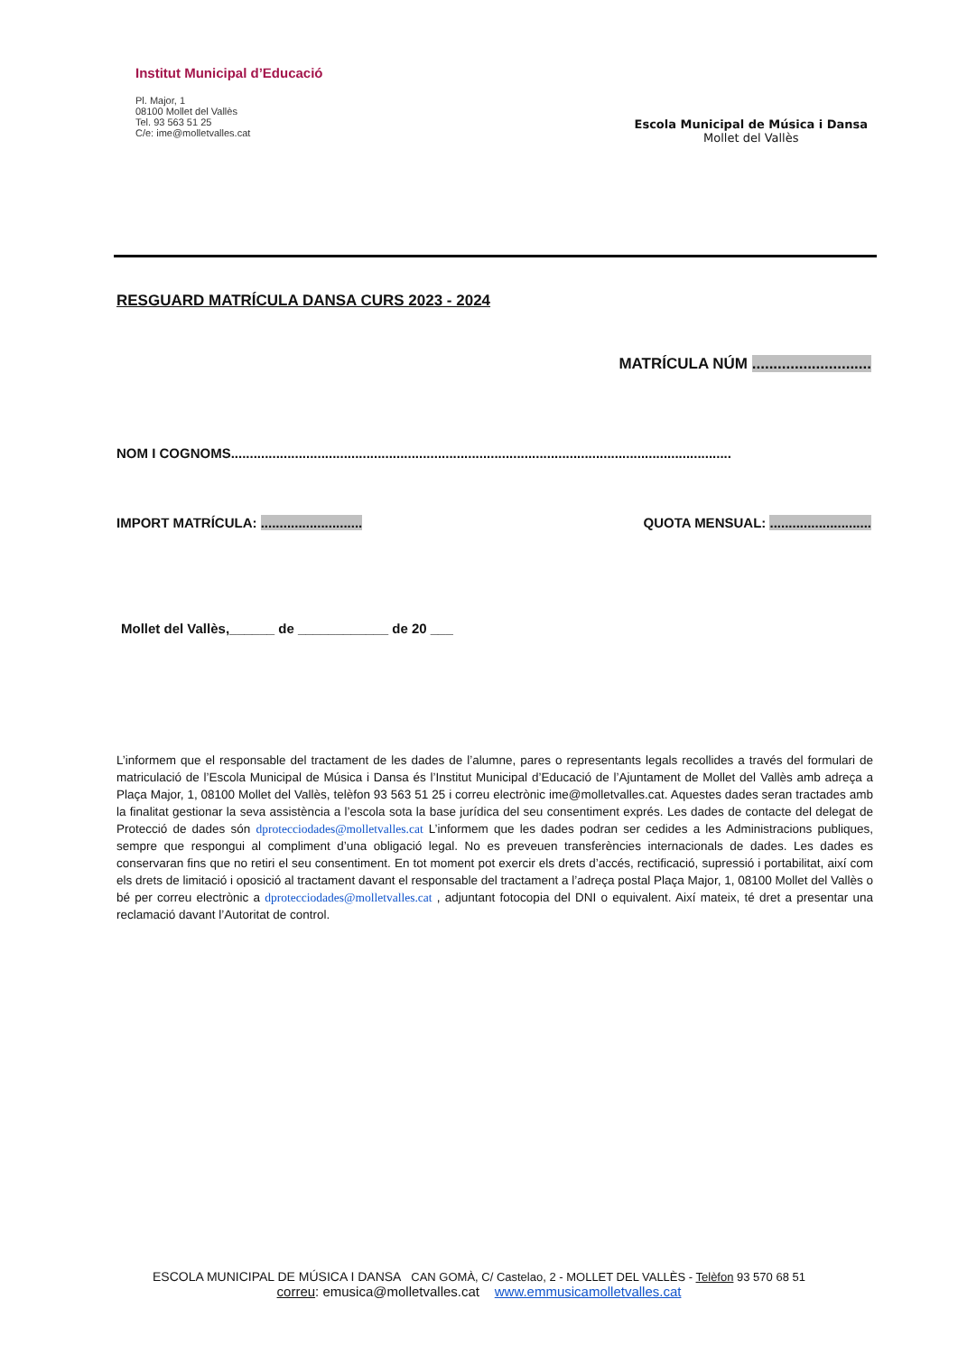Institut Municipal d’Educació
Pl. Major, 1
08100 Mollet del Vallès
Tel. 93 563 51 25
C/e: ime@molletvalles.cat
Escola Municipal de Música i Dansa
Mollet del Vallès
RESGUARD MATRÍCULA DANSA CURS 2023 - 2024
MATRÍCULA NÚM ............................
NOM I COGNOMS.....................................................................................................................................
IMPORT MATRÍCULA: ........................... QUOTA MENSUAL: ...........................
Mollet del Vallès,______ de ____________ de 20 ___
L’informem que el responsable del tractament de les dades de l’alumne, pares o representants legals recollides a través del formulari de matriculació de l’Escola Municipal de Música i Dansa és l’Institut Municipal d’Educació de l’Ajuntament de Mollet del Vallès amb adreça a Plaça Major, 1, 08100 Mollet del Vallès, telèfon 93 563 51 25 i correu electrònic ime@molletvalles.cat. Aquestes dades seran tractades amb la finalitat gestionar la seva assistència a l’escola sota la base jurídica del seu consentiment exprés. Les dades de contacte del delegat de Protecció de dades són dprotecciodades@molletvalles.cat L’informem que les dades podran ser cedides a les Administracions publiques, sempre que respongui al compliment d’una obligació legal. No es preveuen transferències internacionals de dades. Les dades es conservaran fins que no retiri el seu consentiment. En tot moment pot exercir els drets d’accés, rectificació, supressió i portabilitat, així com els drets de limitació i oposició al tractament davant el responsable del tractament a l’adreça postal Plaça Major, 1, 08100 Mollet del Vallès o bé per correu electrònic a dprotecciodades@molletvalles.cat , adjuntant fotocopia del DNI o equivalent. Així mateix, té dret a presentar una reclamació davant l’Autoritat de control.
ESCOLA MUNICIPAL DE MÚSICA I DANSA CAN GOMÀ, C/ Castelao, 2 - MOLLET DEL VALLÈS - Telèfon 93 570 68 51
correu: emusica@molletvalles.cat www.emmusicamolletvalles.cat